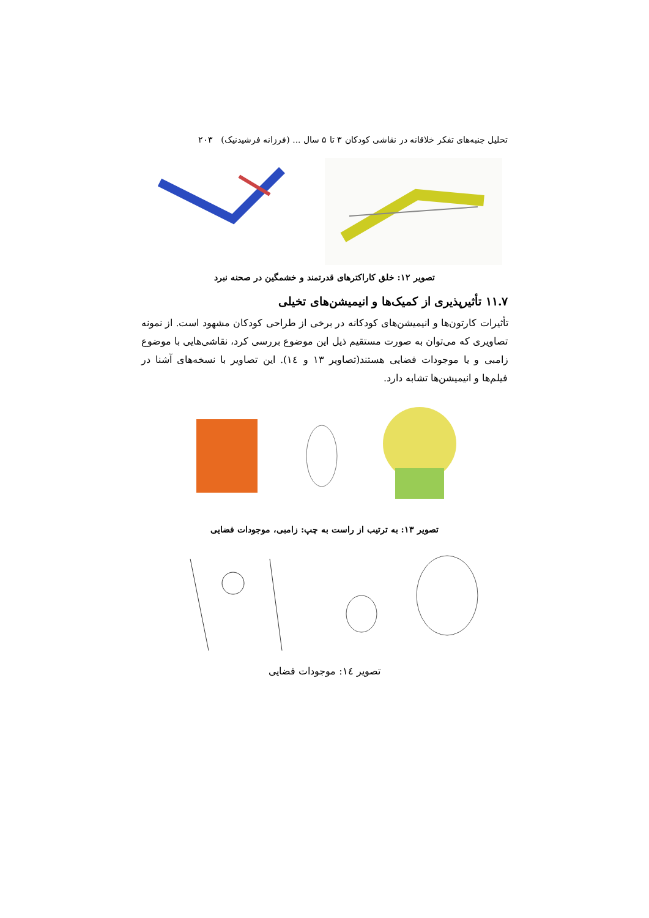تحلیل جنبه‌های تفکر خلاقانه در نقاشی کودکان ۳ تا ۵ سال ... (فرزانه فرشیدنیک) ۲۰۳
تصویر ۱۲: خلق کاراکترهای قدرتمند و خشمگین در صحنه نبرد
۱۱.۷ تأثیرپذیری از کمیک‌ها و انیمیشن‌های تخیلی
تأثیرات کارتون‌ها و انیمیشن‌های کودکانه در برخی از طراحی کودکان مشهود است. از نمونه تصاویری که می‌توان به صورت مستقیم ذیل این موضوع بررسی کرد، نقاشی‌هایی با موضوع زامبی و یا موجودات فضایی هستند(تصاویر ۱۳ و ۱٤). این تصاویر با نسخه‌های آشنا در فیلم‌ها و انیمیشن‌ها تشابه دارد.
تصویر ۱۳: به ترتیب از راست به چپ: زامبی، موجودات فضایی
تصویر ۱٤: موجودات فضایی